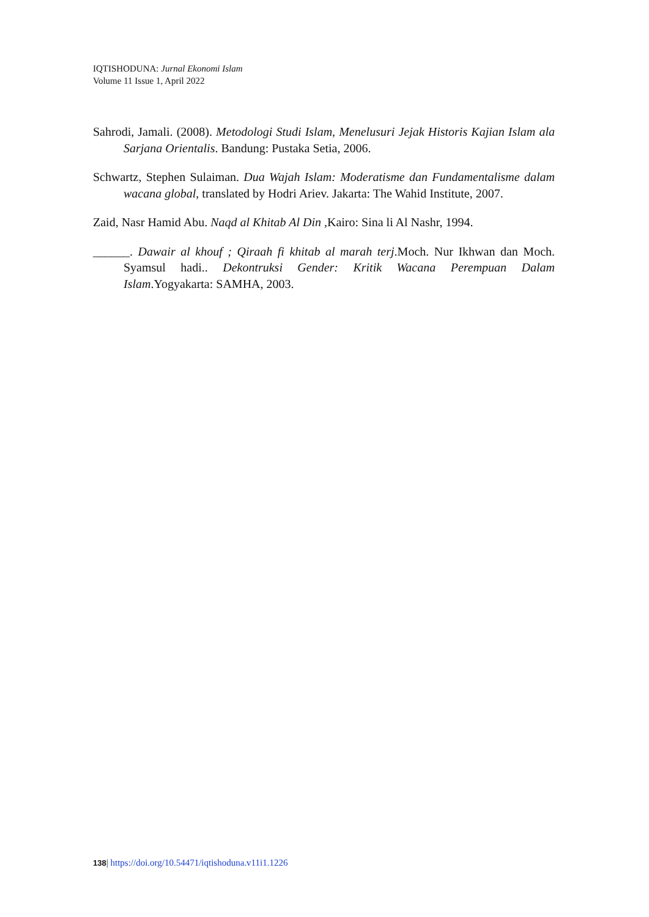IQTISHODUNA: Jurnal Ekonomi Islam
Volume 11 Issue 1, April 2022
Sahrodi, Jamali. (2008). Metodologi Studi Islam, Menelusuri Jejak Historis Kajian Islam ala Sarjana Orientalis. Bandung: Pustaka Setia, 2006.
Schwartz, Stephen Sulaiman. Dua Wajah Islam: Moderatisme dan Fundamentalisme dalam wacana global, translated by Hodri Ariev. Jakarta: The Wahid Institute, 2007.
Zaid, Nasr Hamid Abu. Naqd al Khitab Al Din ,Kairo: Sina li Al Nashr, 1994.
______. Dawair al khouf ; Qiraah fi khitab al marah terj.Moch. Nur Ikhwan dan Moch. Syamsul hadi.. Dekontruksi Gender: Kritik Wacana Perempuan Dalam Islam.Yogyakarta: SAMHA, 2003.
138| https://doi.org/10.54471/iqtishoduna.v11i1.1226